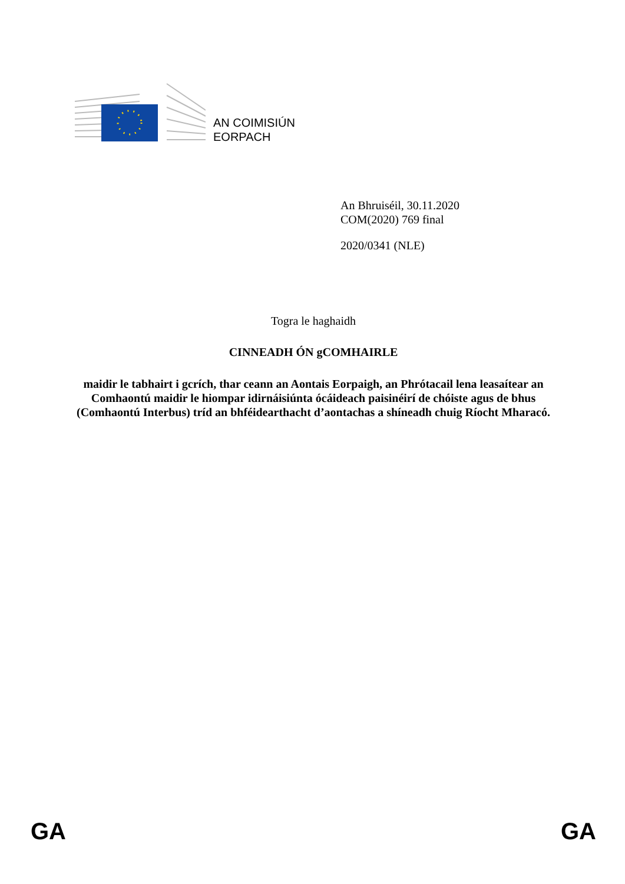AN COIMISIÚN
EORPACH
An Bhruiséil, 30.11.2020
COM(2020) 769 final
2020/0341 (NLE)
Togra le haghaidh
CINNEADH ÓN gCOMHAIRLE
maidir le tabhairt i gcrích, thar ceann an Aontais Eorpaigh, an Phrótacail lena leasaítear an Comhaontú maidir le hiompar idirnáisiúnta ócáideach paisinéirí de chóiste agus de bhus (Comhaontú Interbus) tríd an bhféidearthacht d’aontachas a shíneadh chuig Ríocht Mharacó.
GA GA